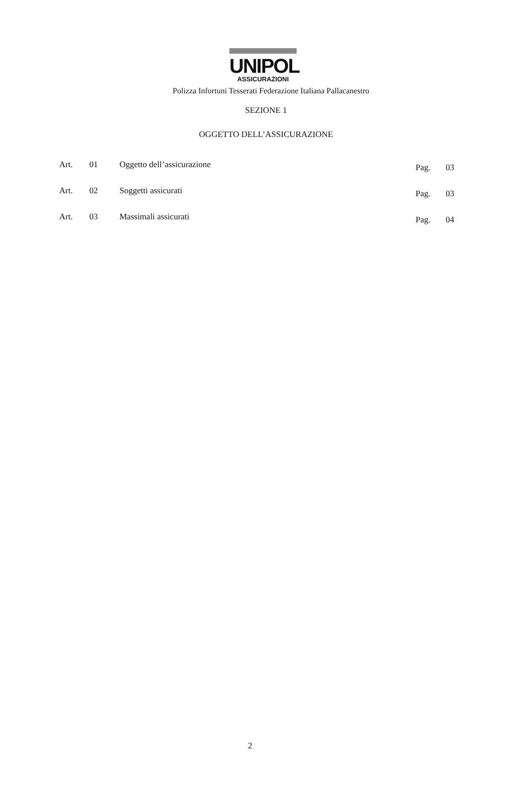UNIPOL
ASSICURAZIONI
Polizza Infortuni Tesserati Federazione Italiana Pallacanestro
SEZIONE 1
OGGETTO DELL’ASSICURAZIONE
| Art. | 01 | Oggetto dell’assicurazione | Pag. | 03 |
| Art. | 02 | Soggetti assicurati | Pag. | 03 |
| Art. | 03 | Massimali assicurati | Pag. | 04 |
2